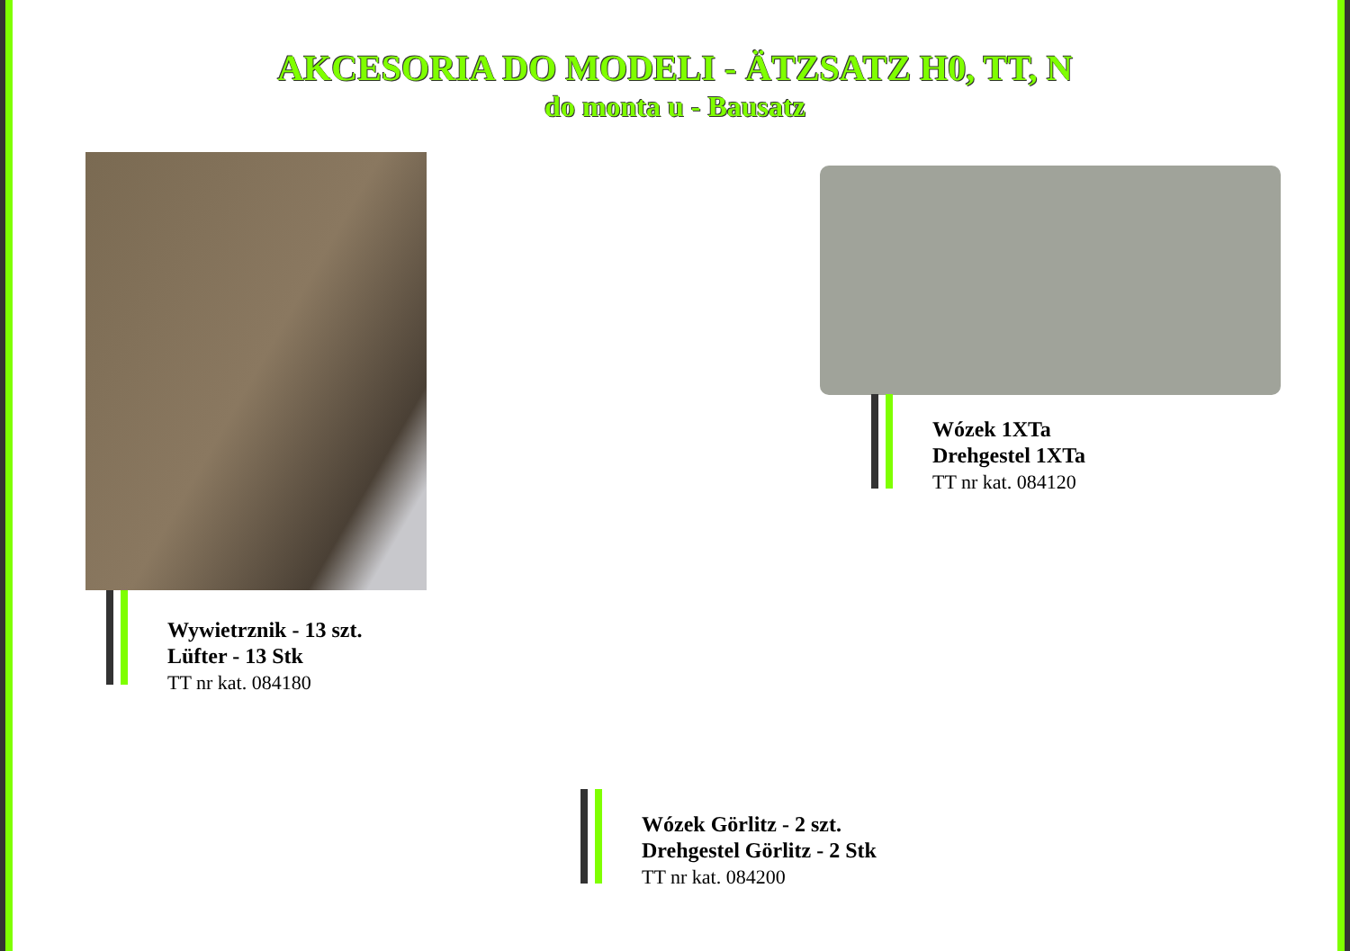AKCESORIA DO MODELI - ÄTZSATZ H0, TT, N
do monta u - Bausatz
Wywietrznik - 13 szt.
Lüfter - 13 Stk
TT nr kat. 084180
Wózek 1XTa
Drehgestel 1XTa
TT nr kat. 084120
Wózek Görlitz - 2 szt.
Drehgestel Görlitz - 2 Stk
TT nr kat. 084200